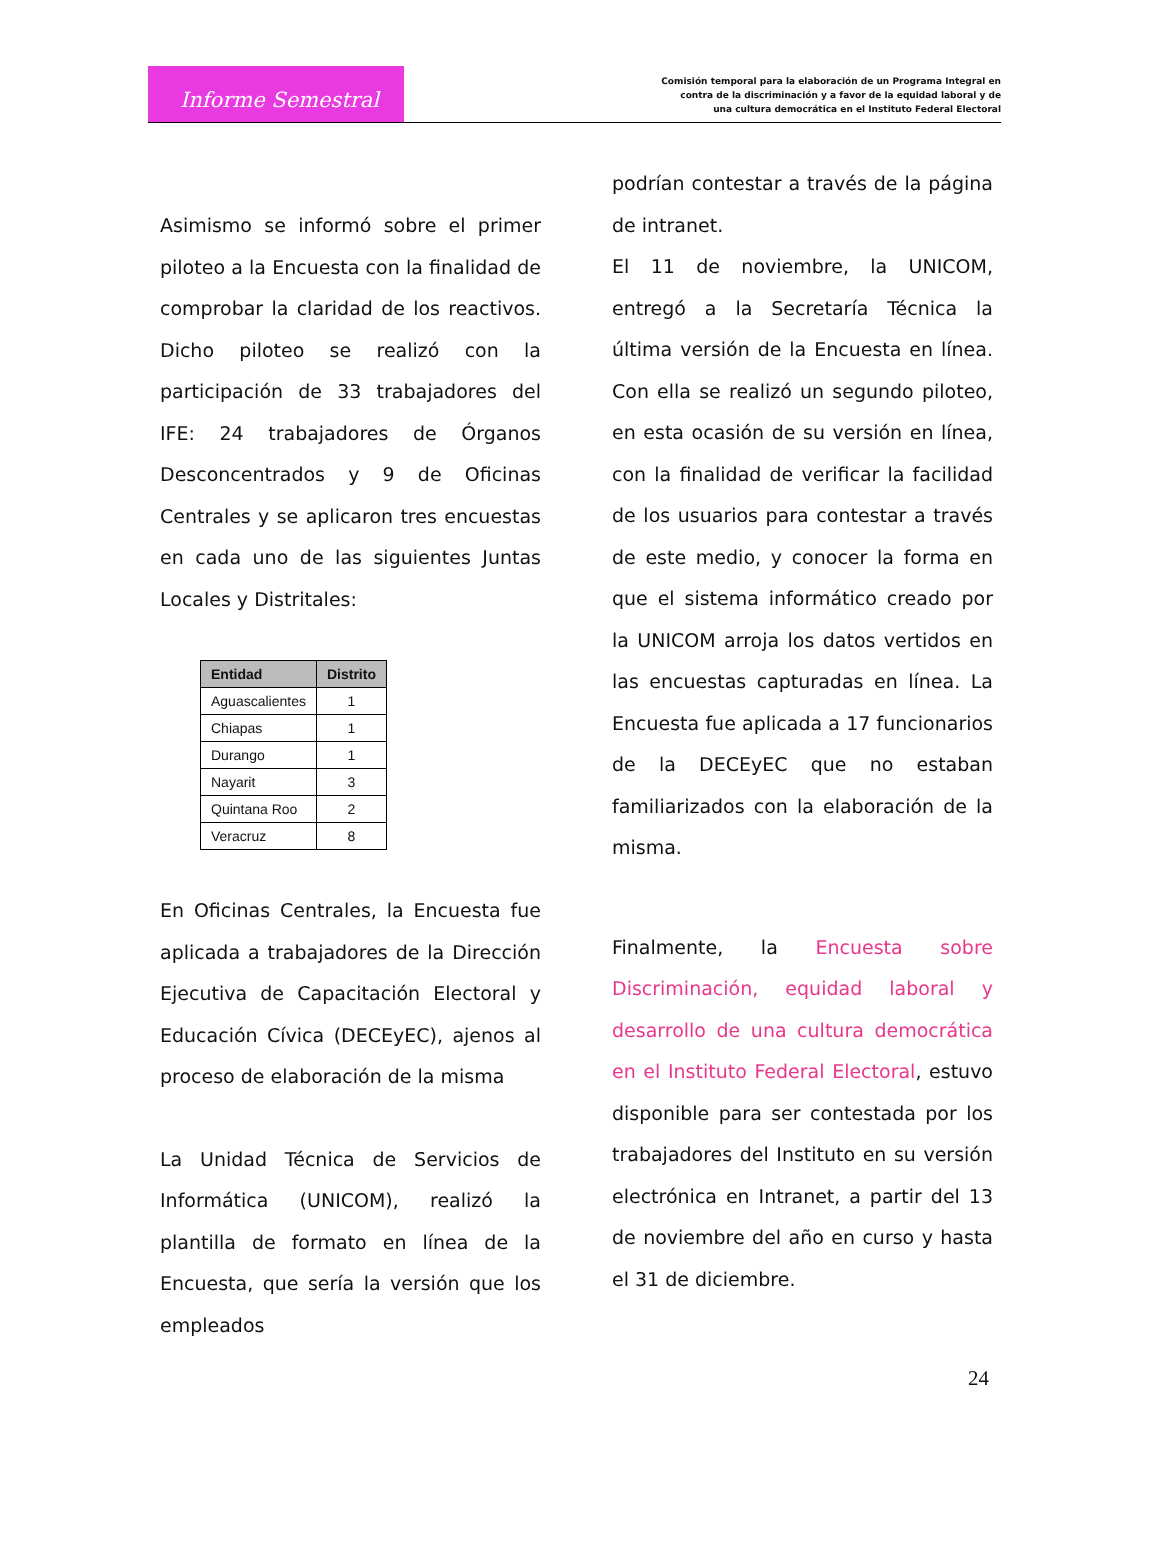Informe Semestral
Comisión temporal para la elaboración de un Programa Integral en
contra de la discriminación y a favor de la equidad laboral y de
una cultura democrática en el Instituto Federal Electoral
Asimismo se informó sobre el primer piloteo a la Encuesta con la finalidad de comprobar la claridad de los reactivos. Dicho piloteo se realizó con la participación de 33 trabajadores del IFE: 24 trabajadores de Órganos Desconcentrados y 9 de Oficinas Centrales y se aplicaron tres encuestas en cada uno de las siguientes Juntas Locales y Distritales:
| Entidad | Distrito |
| --- | --- |
| Aguascalientes | 1 |
| Chiapas | 1 |
| Durango | 1 |
| Nayarit | 3 |
| Quintana Roo | 2 |
| Veracruz | 8 |
En Oficinas Centrales, la Encuesta fue aplicada a trabajadores de la Dirección Ejecutiva de Capacitación Electoral y Educación Cívica (DECEyEC), ajenos al proceso de elaboración de la misma
La Unidad Técnica de Servicios de Informática (UNICOM), realizó la plantilla de formato en línea de la Encuesta, que sería la versión que los empleados
podrían contestar a través de la página de intranet.
El 11 de noviembre, la UNICOM, entregó a la Secretaría Técnica la última versión de la Encuesta en línea. Con ella se realizó un segundo piloteo, en esta ocasión de su versión en línea, con la finalidad de verificar la facilidad de los usuarios para contestar a través de este medio, y conocer la forma en que el sistema informático creado por la UNICOM arroja los datos vertidos en las encuestas capturadas en línea. La Encuesta fue aplicada a 17 funcionarios de la DECEyEC que no estaban familiarizados con la elaboración de la misma.
Finalmente, la Encuesta sobre Discriminación, equidad laboral y desarrollo de una cultura democrática en el Instituto Federal Electoral, estuvo disponible para ser contestada por los trabajadores del Instituto en su versión electrónica en Intranet, a partir del 13 de noviembre del año en curso y hasta el 31 de diciembre.
24